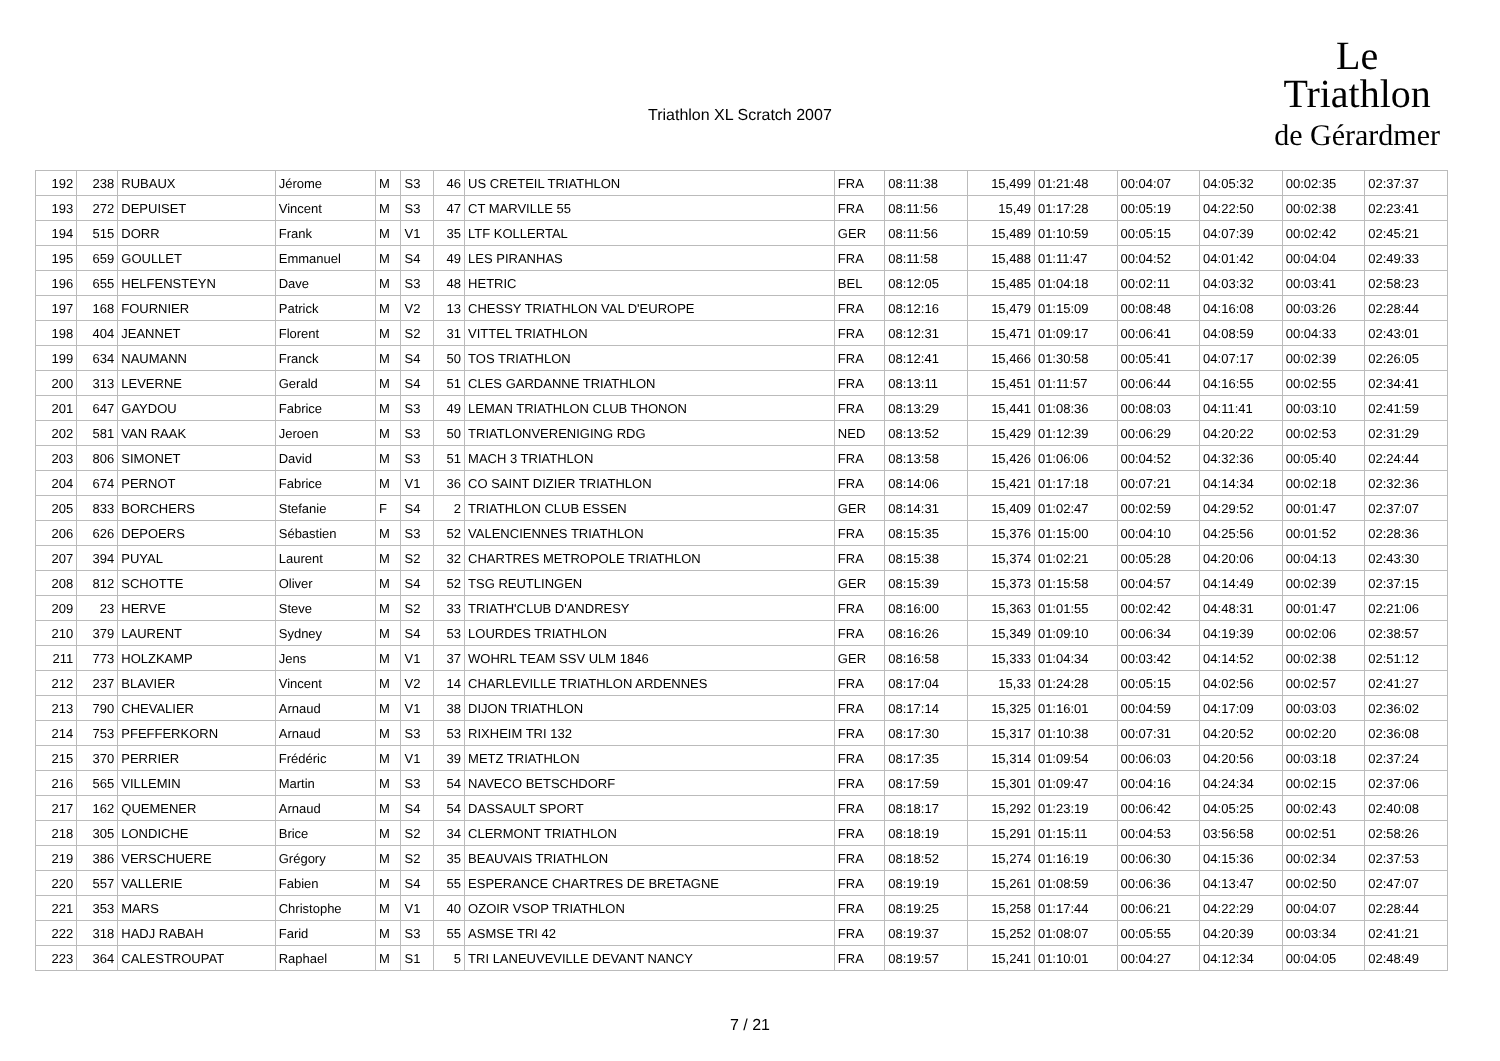Triathlon XL Scratch 2007
Le
Triathlon
de Gérardmer
| 192 | 238 | RUBAUX | Jérome | M | S3 | 46 | US CRETEIL TRIATHLON | FRA | 08:11:38 | 15,499 | 01:21:48 | 00:04:07 | 04:05:32 | 00:02:35 | 02:37:37 |
| 193 | 272 | DEPUISET | Vincent | M | S3 | 47 | CT MARVILLE 55 | FRA | 08:11:56 | 15,49 | 01:17:28 | 00:05:19 | 04:22:50 | 00:02:38 | 02:23:41 |
| 194 | 515 | DORR | Frank | M | V1 | 35 | LTF KOLLERTAL | GER | 08:11:56 | 15,489 | 01:10:59 | 00:05:15 | 04:07:39 | 00:02:42 | 02:45:21 |
| 195 | 659 | GOULLET | Emmanuel | M | S4 | 49 | LES PIRANHAS | FRA | 08:11:58 | 15,488 | 01:11:47 | 00:04:52 | 04:01:42 | 00:04:04 | 02:49:33 |
| 196 | 655 | HELFENSTEYN | Dave | M | S3 | 48 | HETRIC | BEL | 08:12:05 | 15,485 | 01:04:18 | 00:02:11 | 04:03:32 | 00:03:41 | 02:58:23 |
| 197 | 168 | FOURNIER | Patrick | M | V2 | 13 | CHESSY TRIATHLON VAL D'EUROPE | FRA | 08:12:16 | 15,479 | 01:15:09 | 00:08:48 | 04:16:08 | 00:03:26 | 02:28:44 |
| 198 | 404 | JEANNET | Florent | M | S2 | 31 | VITTEL TRIATHLON | FRA | 08:12:31 | 15,471 | 01:09:17 | 00:06:41 | 04:08:59 | 00:04:33 | 02:43:01 |
| 199 | 634 | NAUMANN | Franck | M | S4 | 50 | TOS TRIATHLON | FRA | 08:12:41 | 15,466 | 01:30:58 | 00:05:41 | 04:07:17 | 00:02:39 | 02:26:05 |
| 200 | 313 | LEVERNE | Gerald | M | S4 | 51 | CLES GARDANNE TRIATHLON | FRA | 08:13:11 | 15,451 | 01:11:57 | 00:06:44 | 04:16:55 | 00:02:55 | 02:34:41 |
| 201 | 647 | GAYDOU | Fabrice | M | S3 | 49 | LEMAN TRIATHLON CLUB THONON | FRA | 08:13:29 | 15,441 | 01:08:36 | 00:08:03 | 04:11:41 | 00:03:10 | 02:41:59 |
| 202 | 581 | VAN RAAK | Jeroen | M | S3 | 50 | TRIATLONVERENIGING RDG | NED | 08:13:52 | 15,429 | 01:12:39 | 00:06:29 | 04:20:22 | 00:02:53 | 02:31:29 |
| 203 | 806 | SIMONET | David | M | S3 | 51 | MACH 3 TRIATHLON | FRA | 08:13:58 | 15,426 | 01:06:06 | 00:04:52 | 04:32:36 | 00:05:40 | 02:24:44 |
| 204 | 674 | PERNOT | Fabrice | M | V1 | 36 | CO SAINT DIZIER TRIATHLON | FRA | 08:14:06 | 15,421 | 01:17:18 | 00:07:21 | 04:14:34 | 00:02:18 | 02:32:36 |
| 205 | 833 | BORCHERS | Stefanie | F | S4 | 2 | TRIATHLON CLUB ESSEN | GER | 08:14:31 | 15,409 | 01:02:47 | 00:02:59 | 04:29:52 | 00:01:47 | 02:37:07 |
| 206 | 626 | DEPOERS | Sébastien | M | S3 | 52 | VALENCIENNES TRIATHLON | FRA | 08:15:35 | 15,376 | 01:15:00 | 00:04:10 | 04:25:56 | 00:01:52 | 02:28:36 |
| 207 | 394 | PUYAL | Laurent | M | S2 | 32 | CHARTRES METROPOLE TRIATHLON | FRA | 08:15:38 | 15,374 | 01:02:21 | 00:05:28 | 04:20:06 | 00:04:13 | 02:43:30 |
| 208 | 812 | SCHOTTE | Oliver | M | S4 | 52 | TSG REUTLINGEN | GER | 08:15:39 | 15,373 | 01:15:58 | 00:04:57 | 04:14:49 | 00:02:39 | 02:37:15 |
| 209 | 23 | HERVE | Steve | M | S2 | 33 | TRIATH'CLUB D'ANDRESY | FRA | 08:16:00 | 15,363 | 01:01:55 | 00:02:42 | 04:48:31 | 00:01:47 | 02:21:06 |
| 210 | 379 | LAURENT | Sydney | M | S4 | 53 | LOURDES TRIATHLON | FRA | 08:16:26 | 15,349 | 01:09:10 | 00:06:34 | 04:19:39 | 00:02:06 | 02:38:57 |
| 211 | 773 | HOLZKAMP | Jens | M | V1 | 37 | WOHRL TEAM SSV ULM 1846 | GER | 08:16:58 | 15,333 | 01:04:34 | 00:03:42 | 04:14:52 | 00:02:38 | 02:51:12 |
| 212 | 237 | BLAVIER | Vincent | M | V2 | 14 | CHARLEVILLE TRIATHLON ARDENNES | FRA | 08:17:04 | 15,33 | 01:24:28 | 00:05:15 | 04:02:56 | 00:02:57 | 02:41:27 |
| 213 | 790 | CHEVALIER | Arnaud | M | V1 | 38 | DIJON TRIATHLON | FRA | 08:17:14 | 15,325 | 01:16:01 | 00:04:59 | 04:17:09 | 00:03:03 | 02:36:02 |
| 214 | 753 | PFEFFERKORN | Arnaud | M | S3 | 53 | RIXHEIM TRI 132 | FRA | 08:17:30 | 15,317 | 01:10:38 | 00:07:31 | 04:20:52 | 00:02:20 | 02:36:08 |
| 215 | 370 | PERRIER | Frédéric | M | V1 | 39 | METZ TRIATHLON | FRA | 08:17:35 | 15,314 | 01:09:54 | 00:06:03 | 04:20:56 | 00:03:18 | 02:37:24 |
| 216 | 565 | VILLEMIN | Martin | M | S3 | 54 | NAVECO BETSCHDORF | FRA | 08:17:59 | 15,301 | 01:09:47 | 00:04:16 | 04:24:34 | 00:02:15 | 02:37:06 |
| 217 | 162 | QUEMENER | Arnaud | M | S4 | 54 | DASSAULT SPORT | FRA | 08:18:17 | 15,292 | 01:23:19 | 00:06:42 | 04:05:25 | 00:02:43 | 02:40:08 |
| 218 | 305 | LONDICHE | Brice | M | S2 | 34 | CLERMONT TRIATHLON | FRA | 08:18:19 | 15,291 | 01:15:11 | 00:04:53 | 03:56:58 | 00:02:51 | 02:58:26 |
| 219 | 386 | VERSCHUERE | Grégory | M | S2 | 35 | BEAUVAIS TRIATHLON | FRA | 08:18:52 | 15,274 | 01:16:19 | 00:06:30 | 04:15:36 | 00:02:34 | 02:37:53 |
| 220 | 557 | VALLERIE | Fabien | M | S4 | 55 | ESPERANCE CHARTRES DE BRETAGNE | FRA | 08:19:19 | 15,261 | 01:08:59 | 00:06:36 | 04:13:47 | 00:02:50 | 02:47:07 |
| 221 | 353 | MARS | Christophe | M | V1 | 40 | OZOIR VSOP TRIATHLON | FRA | 08:19:25 | 15,258 | 01:17:44 | 00:06:21 | 04:22:29 | 00:04:07 | 02:28:44 |
| 222 | 318 | HADJ RABAH | Farid | M | S3 | 55 | ASMSE TRI 42 | FRA | 08:19:37 | 15,252 | 01:08:07 | 00:05:55 | 04:20:39 | 00:03:34 | 02:41:21 |
| 223 | 364 | CALESTROUPAT | Raphael | M | S1 | 5 | TRI LANEUVEVILLE DEVANT NANCY | FRA | 08:19:57 | 15,241 | 01:10:01 | 00:04:27 | 04:12:34 | 00:04:05 | 02:48:49 |
7 / 21